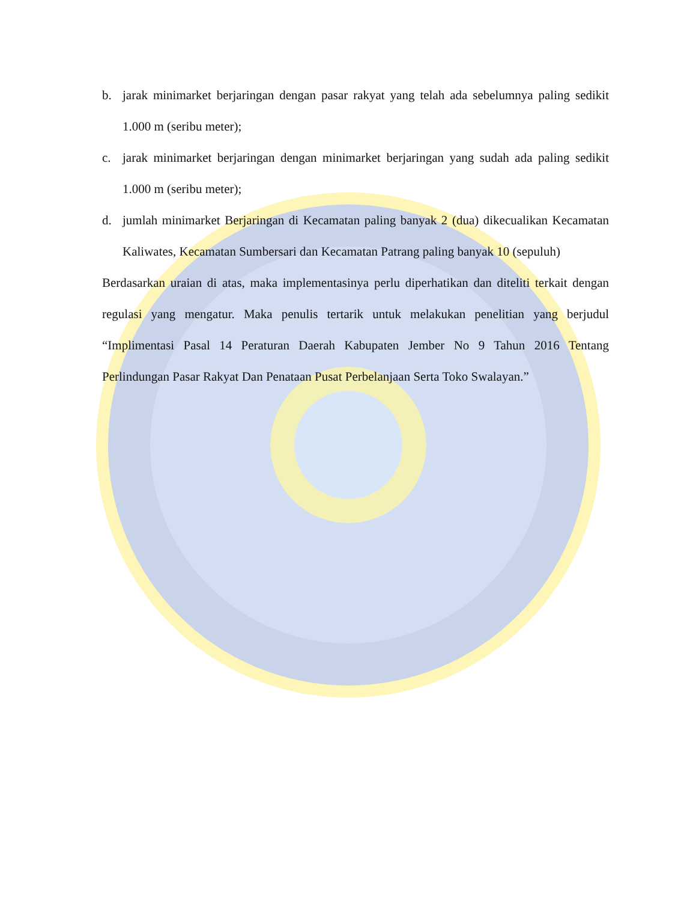b. jarak minimarket berjaringan dengan pasar rakyat yang telah ada sebelumnya paling sedikit 1.000 m (seribu meter);
c. jarak minimarket berjaringan dengan minimarket berjaringan yang sudah ada paling sedikit 1.000 m (seribu meter);
d. jumlah minimarket Berjaringan di Kecamatan paling banyak 2 (dua) dikecualikan Kecamatan Kaliwates, Kecamatan Sumbersari dan Kecamatan Patrang paling banyak 10 (sepuluh)
Berdasarkan uraian di atas, maka implementasinya perlu diperhatikan dan diteliti terkait dengan regulasi yang mengatur. Maka penulis tertarik untuk melakukan penelitian yang berjudul “Implimentasi Pasal 14 Peraturan Daerah Kabupaten Jember No 9 Tahun 2016 Tentang Perlindungan Pasar Rakyat Dan Penataan Pusat Perbelanjaan Serta Toko Swalayan.”